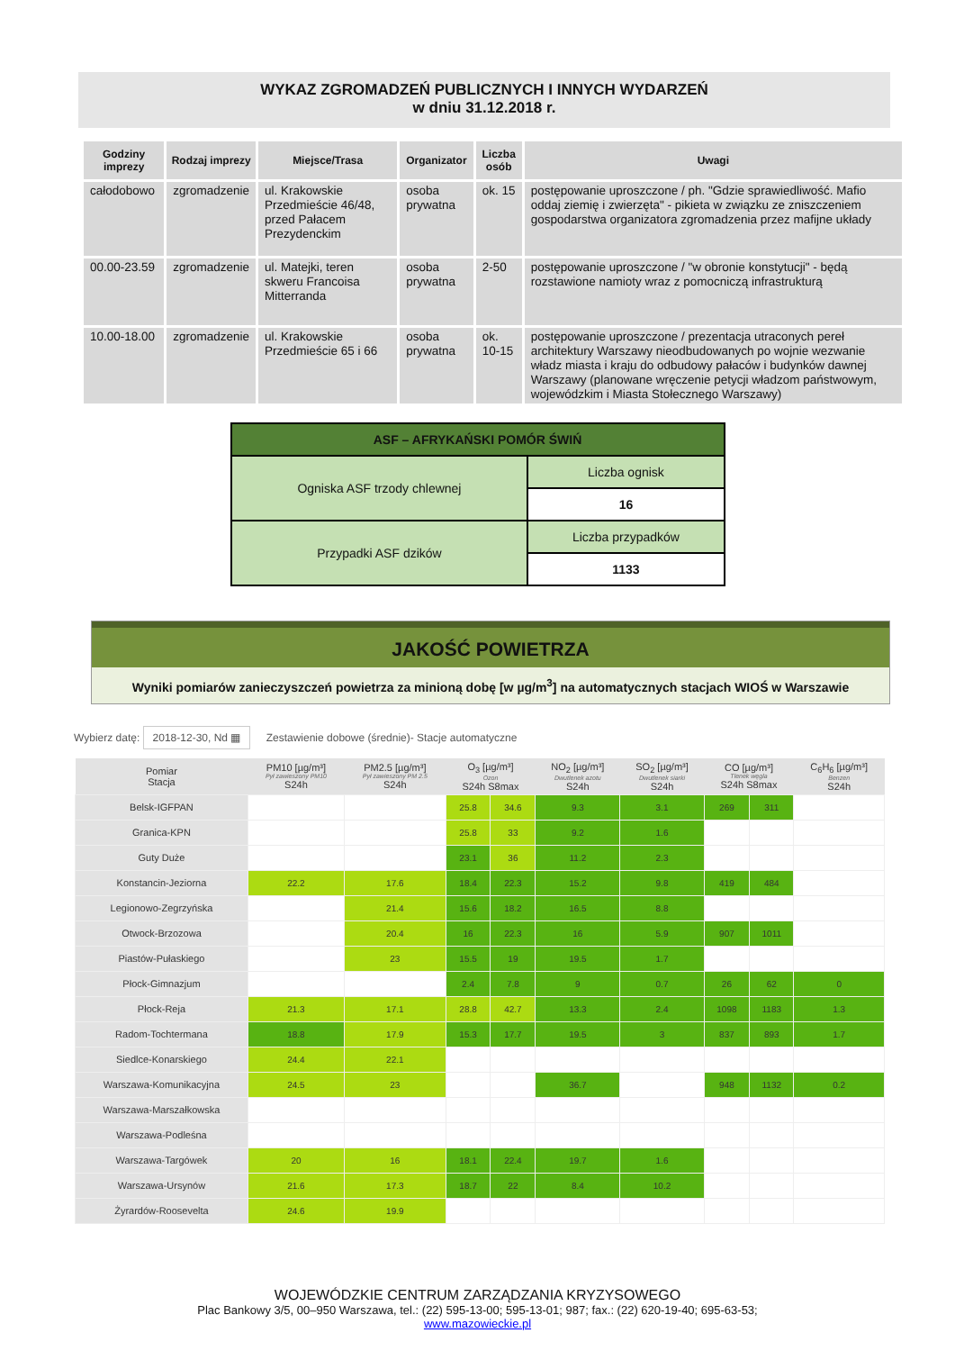WYKAZ ZGROMADZEŃ PUBLICZNYCH I INNYCH WYDARZEŃ
w dniu 31.12.2018 r.
| Godziny imprezy | Rodzaj imprezy | Miejsce/Trasa | Organizator | Liczba osób | Uwagi |
| --- | --- | --- | --- | --- | --- |
| całodobowo | zgromadzenie | ul. Krakowskie Przedmieście 46/48, przed Pałacem Prezydenckim | osoba prywatna | ok. 15 | postępowanie uproszczone / ph. "Gdzie sprawiedliwość. Mafio oddaj ziemię i zwierzęta" - pikieta w związku ze zniszczeniem gospodarstwa organizatora zgromadzenia przez mafijne układy |
| 00.00-23.59 | zgromadzenie | ul. Matejki, teren skweru Francoisa Mitterranda | osoba prywatna | 2-50 | postępowanie uproszczone / "w obronie konstytucji" - będą rozstawione namioty wraz z pomocniczą infrastrukturą |
| 10.00-18.00 | zgromadzenie | ul. Krakowskie Przedmieście 65 i 66 | osoba prywatna | ok. 10-15 | postępowanie uproszczone / prezentacja utraconych pereł architektury Warszawy nieodbudowanych po wojnie wezwanie władz miasta i kraju do odbudowy pałaców i budynków dawnej Warszawy (planowane wręczenie petycji władzom państwowym, wojewódzkim i Miasta Stołecznego Warszawy) |
| ASF – AFRYKAŃSKI POMÓR ŚWIŃ | |
| --- | --- |
| Ogniska ASF trzody chlewnej | Liczba ognisk |
| | 16 |
| Przypadki ASF dzików | Liczba przypadków |
| | 1133 |
JAKOŚĆ POWIETRZA
Wyniki pomiarów zanieczyszczeń powietrza za minioną dobę [w µg/m<sup>3</sup>] na automatycznych stacjach WIOŚ w Warszawie
Wybierz datę: 2018-12-30, Nd ▦ Zestawienie dobowe (średnie)- Stacje automatyczne
| Pomiar Stacja | PM10 [µg/m³] Pył zawieszony PM10 S24h | PM2.5 [µg/m³] Pył zawieszony PM 2.5 S24h | O<sub>3</sub> [µg/m³] Ozon S24h S8max | | NO<sub>2</sub> [µg/m³] Dwutlenek azotu S24h | SO<sub>2</sub> [µg/m³] Dwutlenek siarki S24h | CO [µg/m³] Tlenek węgla S24h S8max | | C<sub>6</sub>H<sub>6</sub> [µg/m³] Benzen S24h |
| --- | --- | --- | --- | --- | --- | --- | --- | --- | --- |
| Belsk-IGFPAN | | | 25.8 | 34.6 | 9.3 | 3.1 | 269 | 311 | |
| Granica-KPN | | | 25.8 | 33 | 9.2 | 1.6 | | | |
| Guty Duże | | | 23.1 | 36 | 11.2 | 2.3 | | | |
| Konstancin-Jeziorna | 22.2 | 17.6 | 18.4 | 22.3 | 15.2 | 9.8 | 419 | 484 | |
| Legionowo-Zegrzyńska | | 21.4 | 15.6 | 18.2 | 16.5 | 8.8 | | | |
| Otwock-Brzozowa | | 20.4 | 16 | 22.3 | 16 | 5.9 | 907 | 1011 | |
| Piastów-Pułaskiego | | 23 | 15.5 | 19 | 19.5 | 1.7 | | | |
| Płock-Gimnazjum | | | 2.4 | 7.8 | 9 | 0.7 | 26 | 62 | 0 |
| Płock-Reja | 21.3 | 17.1 | 28.8 | 42.7 | 13.3 | 2.4 | 1098 | 1183 | 1.3 |
| Radom-Tochtermana | 18.8 | 17.9 | 15.3 | 17.7 | 19.5 | 3 | 837 | 893 | 1.7 |
| Siedlce-Konarskiego | 24.4 | 22.1 | | | | | | | |
| Warszawa-Komunikacyjna | 24.5 | 23 | | | 36.7 | | 948 | 1132 | 0.2 |
| Warszawa-Marszałkowska | | | | | | | | | |
| Warszawa-Podleśna | | | | | | | | | |
| Warszawa-Targówek | 20 | 16 | 18.1 | 22.4 | 19.7 | 1.6 | | | |
| Warszawa-Ursynów | 21.6 | 17.3 | 18.7 | 22 | 8.4 | 10.2 | | | |
| Żyrardów-Roosevelta | 24.6 | 19.9 | | | | | | | |
WOJEWÓDZKIE CENTRUM ZARZĄDZANIA KRYZYSOWEGO
Plac Bankowy 3/5, 00–950 Warszawa, tel.: (22) 595-13-00; 595-13-01; 987; fax.: (22) 620-19-40; 695-63-53;
www.mazowieckie.pl